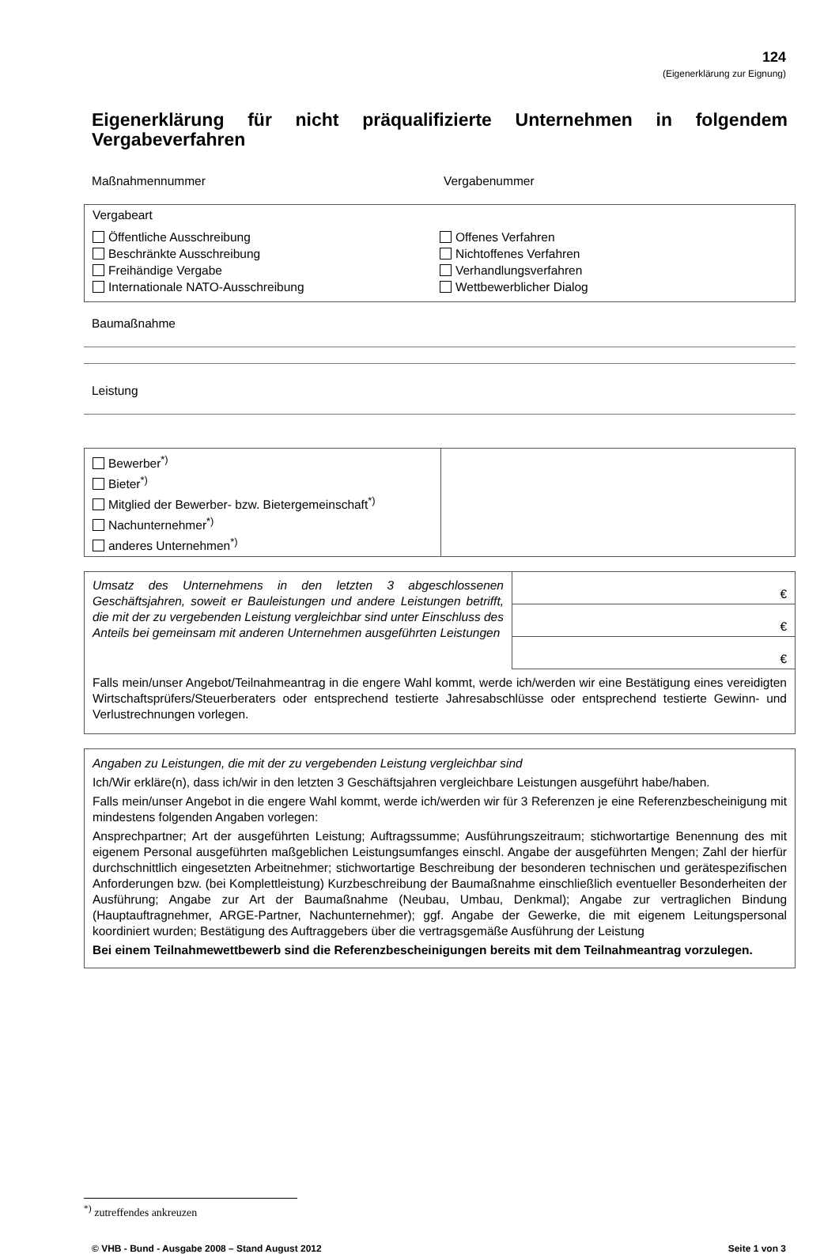124
(Eigenerklärung zur Eignung)
Eigenerklärung für nicht präqualifizierte Unternehmen in folgendem Vergabeverfahren
Maßnahmennummer Vergabenummer
Vergabeart
Öffentliche Ausschreibung
Beschränkte Ausschreibung
Freihändige Vergabe
Internationale NATO-Ausschreibung
Offenes Verfahren
Nichtoffenes Verfahren
Verhandlungsverfahren
Wettbewerblicher Dialog
Baumaßnahme
Leistung
| Bewerber<sup>*)</sup> Bieter<sup>*)</sup> Mitglied der Bewerber- bzw. Bietergemeinschaft<sup>*)</sup> Nachunternehmer<sup>*)</sup> anderes Unternehmen<sup>*)</sup> | |
| Umsatz des Unternehmens in den letzten 3 abgeschlossenen Geschäftsjahren, soweit er Bauleistungen und andere Leistungen betrifft, die mit der zu vergebenden Leistung vergleichbar sind unter Einschluss des Anteils bei gemeinsam mit anderen Unternehmen ausgeführten Leistungen | € |
| | € |
| | € |
| Falls mein/unser Angebot/Teilnahmeantrag in die engere Wahl kommt, werde ich/werden wir eine Bestätigung eines vereidigten Wirtschaftsprüfers/Steuerberaters oder entsprechend testierte Jahresabschlüsse oder entsprechend testierte Gewinn- und Verlustrechnungen vorlegen. | |
Angaben zu Leistungen, die mit der zu vergebenden Leistung vergleichbar sind
Ich/Wir erkläre(n), dass ich/wir in den letzten 3 Geschäftsjahren vergleichbare Leistungen ausgeführt habe/haben.
Falls mein/unser Angebot in die engere Wahl kommt, werde ich/werden wir für 3 Referenzen je eine Referenzbescheinigung mit mindestens folgenden Angaben vorlegen:
Ansprechpartner; Art der ausgeführten Leistung; Auftragssumme; Ausführungszeitraum; stichwortartige Benennung des mit eigenem Personal ausgeführten maßgeblichen Leistungsumfanges einschl. Angabe der ausgeführten Mengen; Zahl der hierfür durchschnittlich eingesetzten Arbeitnehmer; stichwortartige Beschreibung der besonderen technischen und gerätespezifischen Anforderungen bzw. (bei Komplettleistung) Kurzbeschreibung der Baumaßnahme einschließlich eventueller Besonderheiten der Ausführung; Angabe zur Art der Baumaßnahme (Neubau, Umbau, Denkmal); Angabe zur vertraglichen Bindung (Hauptauftragnehmer, ARGE-Partner, Nachunternehmer); ggf. Angabe der Gewerke, die mit eigenem Leitungspersonal koordiniert wurden; Bestätigung des Auftraggebers über die vertragsgemäße Ausführung der Leistung
Bei einem Teilnahmewettbewerb sind die Referenzbescheinigungen bereits mit dem Teilnahmeantrag vorzulegen.
<sup>*)</sup> zutreffendes ankreuzen
© VHB - Bund - Ausgabe 2008 – Stand August 2012 Seite 1 von 3